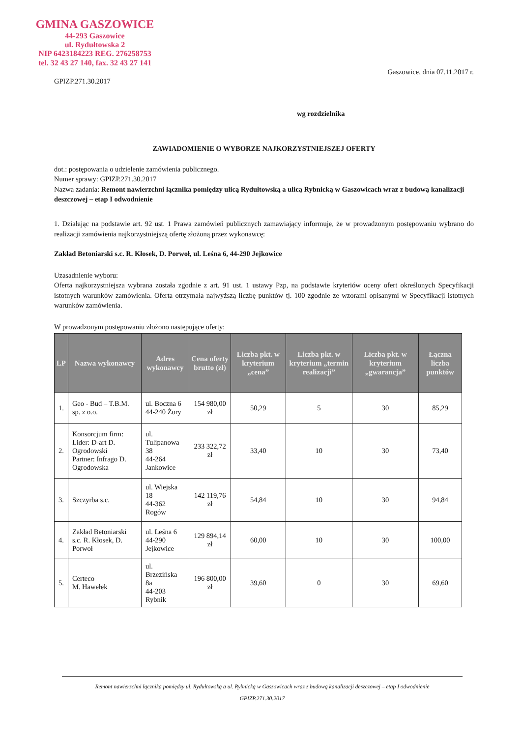GMINA GASZOWICE
44-293 Gaszowice
ul. Rydułtowska 2
NIP 6423184223 REG. 276258753
tel. 32 43 27 140, fax. 32 43 27 141
GPIZP.271.30.2017
Gaszowice, dnia 07.11.2017 r.
wg rozdzielnika
ZAWIADOMIENIE O WYBORZE NAJKORZYSTNIEJSZEJ OFERTY
dot.: postępowania o udzielenie zamówienia publicznego.
Numer sprawy: GPIZP.271.30.2017
Nazwa zadania: Remont nawierzchni łącznika pomiędzy ulicą Rydułtowską a ulicą Rybnicką w Gaszowicach wraz z budową kanalizacji deszczowej – etap I odwodnienie
1. Działając na podstawie art. 92 ust. 1 Prawa zamówień publicznych zamawiający informuje, że w prowadzonym postępowaniu wybrano do realizacji zamówienia najkorzystniejszą ofertę złożoną przez wykonawcę:
Zakład Betoniarski s.c. R. Kłosek, D. Porwoł, ul. Leśna 6, 44-290 Jejkowice
Uzasadnienie wyboru:
Oferta najkorzystniejsza wybrana została zgodnie z art. 91 ust. 1 ustawy Pzp, na podstawie kryteriów oceny ofert określonych Specyfikacji istotnych warunków zamówienia. Oferta otrzymała najwyższą liczbę punktów tj. 100 zgodnie ze wzorami opisanymi w Specyfikacji istotnych warunków zamówienia.
W prowadzonym postępowaniu złożono następujące oferty:
| LP | Nazwa wykonawcy | Adres wykonawcy | Cena oferty brutto (zł) | Liczba pkt. w kryterium „cena” | Liczba pkt. w kryterium „termin realizacji” | Liczba pkt. w kryterium „gwarancja” | Łączna liczba punktów |
| --- | --- | --- | --- | --- | --- | --- | --- |
| 1. | Geo - Bud – T.B.M. sp. z o.o. | ul. Boczna 6 44-240 Żory | 154 980,00 zł | 50,29 | 5 | 30 | 85,29 |
| 2. | Konsorcjum firm: Lider: D-art D. Ogrodowski Partner: Infrago D. Ogrodowska | ul. Tulipanowa 38 44-264 Jankowice | 233 322,72 zł | 33,40 | 10 | 30 | 73,40 |
| 3. | Szczyrba s.c. | ul. Wiejska 18 44-362 Rogów | 142 119,76 zł | 54,84 | 10 | 30 | 94,84 |
| 4. | Zakład Betoniarski s.c. R. Kłosek, D. Porwoł | ul. Leśna 6 44-290 Jejkowice | 129 894,14 zł | 60,00 | 10 | 30 | 100,00 |
| 5. | Certeco M. Hawełek | ul. Brzezińska 8a 44-203 Rybnik | 196 800,00 zł | 39,60 | 0 | 30 | 69,60 |
Remont nawierzchni łącznika pomiędzy ul. Rydułtowską a ul. Rybnicką w Gaszowicach wraz z budową kanalizacji deszczowej – etap I odwodnienie
GPIZP.271.30.2017